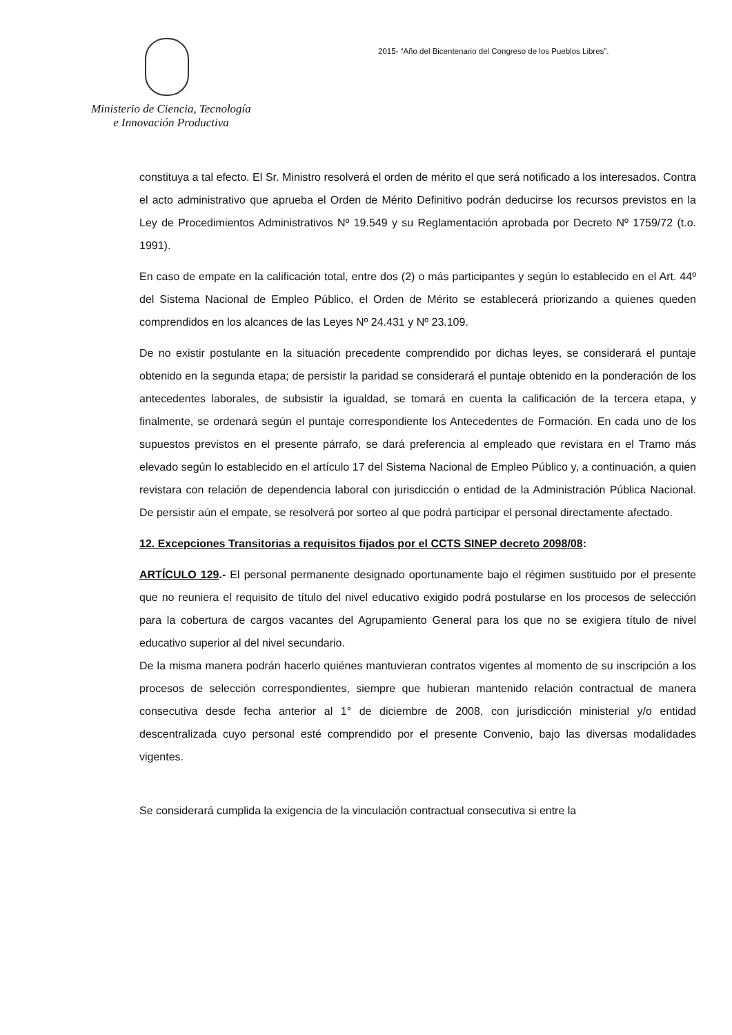Ministerio de Ciencia, Tecnología
e Innovación Productiva
2015- “Año del Bicentenario del Congreso de los Pueblos Libres”.
constituya a tal efecto. El Sr. Ministro resolverá el orden de mérito el que será notificado a los interesados. Contra el acto administrativo que aprueba el Orden de Mérito Definitivo podrán deducirse los recursos previstos en la Ley de Procedimientos Administrativos Nº 19.549 y su Reglamentación aprobada por Decreto Nº 1759/72 (t.o. 1991).
En caso de empate en la calificación total, entre dos (2) o más participantes y según lo establecido en el Art. 44º del Sistema Nacional de Empleo Público, el Orden de Mérito se establecerá priorizando a quienes queden comprendidos en los alcances de las Leyes Nº 24.431 y Nº 23.109.
De no existir postulante en la situación precedente comprendido por dichas leyes, se considerará el puntaje obtenido en la segunda etapa; de persistir la paridad se considerará el puntaje obtenido en la ponderación de los antecedentes laborales, de subsistir la igualdad, se tomará en cuenta la calificación de la tercera etapa, y finalmente, se ordenará según el puntaje correspondiente los Antecedentes de Formación. En cada uno de los supuestos previstos en el presente párrafo, se dará preferencia al empleado que revistara en el Tramo más elevado según lo establecido en el artículo 17 del Sistema Nacional de Empleo Público y, a continuación, a quien revistara con relación de dependencia laboral con jurisdicción o entidad de la Administración Pública Nacional. De persistir aún el empate, se resolverá por sorteo al que podrá participar el personal directamente afectado.
12. Excepciones Transitorias a requisitos fijados por el CCTS SINEP decreto 2098/08:
ARTÍCULO 129.- El personal permanente designado oportunamente bajo el régimen sustituido por el presente que no reuniera el requisito de título del nivel educativo exigido podrá postularse en los procesos de selección para la cobertura de cargos vacantes del Agrupamiento General para los que no se exigiera título de nivel educativo superior al del nivel secundario.
De la misma manera podrán hacerlo quiénes mantuvieran contratos vigentes al momento de su inscripción a los procesos de selección correspondientes, siempre que hubieran mantenido relación contractual de manera consecutiva desde fecha anterior al 1° de diciembre de 2008, con jurisdicción ministerial y/o entidad descentralizada cuyo personal esté comprendido por el presente Convenio, bajo las diversas modalidades vigentes.
Se considerará cumplida la exigencia de la vinculación contractual consecutiva si entre la